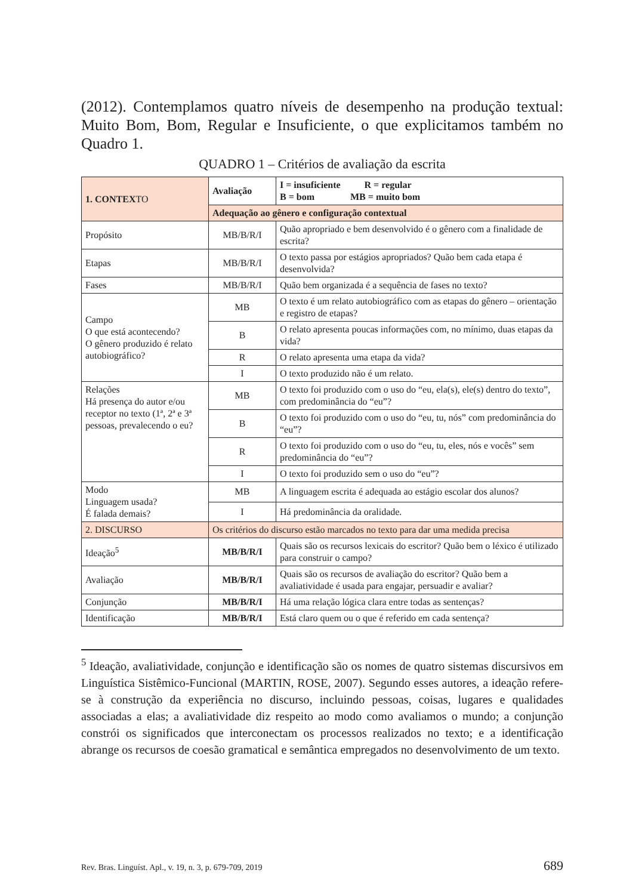(2012). Contemplamos quatro níveis de desempenho na produção textual: Muito Bom, Bom, Regular e Insuficiente, o que explicitamos também no Quadro 1.
QUADRO 1 – Critérios de avaliação da escrita
| 1. CONTEX TO | Avaliação | I = insuficiente R = regular B = bom MB = muito bom |
| --- | --- | --- |
| | Adequação ao gênero e configuração contextual | |
| Propósito | MB/B/R/I | Quão apropriado e bem desenvolvido é o gênero com a finalidade de escrita? |
| Etapas | MB/B/R/I | O texto passa por estágios apropriados? Quão bem cada etapa é desenvolvida? |
| Fases | MB/B/R/I | Quão bem organizada é a sequência de fases no texto? |
| Campo O que está acontecendo? O gênero produzido é relato autobiográfico? | MB | O texto é um relato autobiográfico com as etapas do gênero – orientação e registro de etapas? |
| | B | O relato apresenta poucas informações com, no mínimo, duas etapas da vida? |
| | R | O relato apresenta uma etapa da vida? |
| | I | O texto produzido não é um relato. |
| Relações Há presença do autor e/ou receptor no texto (1ª, 2ª e 3ª pessoas, prevalecendo o eu? | MB | O texto foi produzido com o uso do “eu, ela(s), ele(s) dentro do texto”, com predominância do “eu”? |
| | B | O texto foi produzido com o uso do “eu, tu, nós” com predominância do “eu”? |
| | R | O texto foi produzido com o uso do “eu, tu, eles, nós e vocês” sem predominância do “eu”? |
| | I | O texto foi produzido sem o uso do “eu”? |
| Modo Linguagem usada? É falada demais? | MB | A linguagem escrita é adequada ao estágio escolar dos alunos? |
| | I | Há predominância da oralidade. |
| 2. DISCURSO | Os critérios do discurso estão marcados no texto para dar uma medida precisa | |
| Ideação<sup>5</sup> | MB/B/R/I | Quais são os recursos lexicais do escritor? Quão bem o léxico é utilizado para construir o campo? |
| Avaliação | MB/B/R/I | Quais são os recursos de avaliação do escritor? Quão bem a avaliatividade é usada para engajar, persuadir e avaliar? |
| Conjunção | MB/B/R/I | Há uma relação lógica clara entre todas as sentenças? |
| Identificação | MB/B/R/I | Está claro quem ou o que é referido em cada sentença? |
<sup>5</sup> Ideação, avaliatividade, conjunção e identificação são os nomes de quatro sistemas discursivos em Linguística Sistêmico-Funcional (MARTIN, ROSE, 2007). Segundo esses autores, a ideação refere-se à construção da experiência no discurso, incluindo pessoas, coisas, lugares e qualidades associadas a elas; a avaliatividade diz respeito ao modo como avaliamos o mundo; a conjunção constrói os significados que interconectam os processos realizados no texto; e a identificação abrange os recursos de coesão gramatical e semântica empregados no desenvolvimento de um texto.
Rev. Bras. Linguíst. Apl., v. 19, n. 3, p. 679-709, 2019 689